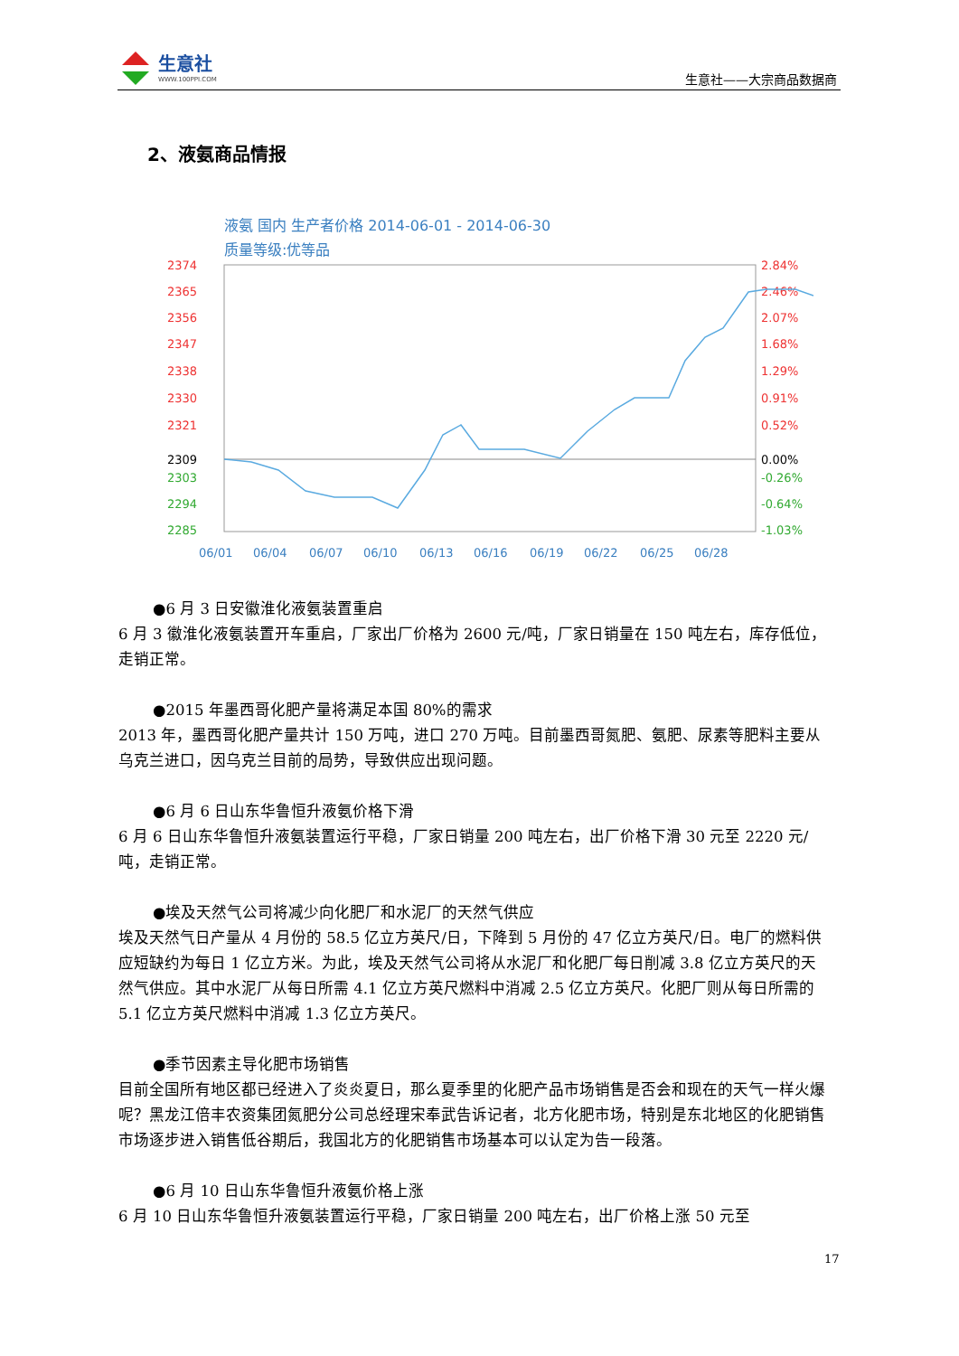生意社
WWW.100PPI.COM
生意社——大宗商品数据商
2、液氨商品情报
液氨 国内 生产者价格 2014-06-01 - 2014-06-30
质量等级:优等品
2374
2365
2356
2347
2338
2330
2321
2309
2303
2294
2285
2.84%
2.46%
2.07%
1.68%
1.29%
0.91%
0.52%
0.00%
-0.26%
-0.64%
-1.03%
06/01
06/04
06/07
06/10
06/13
06/16
06/19
06/22
06/25
06/28
●6 月 3 日安徽淮化液氨装置重启
6 月 3 徽淮化液氨装置开车重启，厂家出厂价格为 2600 元/吨，厂家日销量在 150 吨左右，库存低位，走销正常。
●2015 年墨西哥化肥产量将满足本国 80%的需求
2013 年，墨西哥化肥产量共计 150 万吨，进口 270 万吨。目前墨西哥氮肥、氨肥、尿素等肥料主要从乌克兰进口，因乌克兰目前的局势，导致供应出现问题。
●6 月 6 日山东华鲁恒升液氨价格下滑
6 月 6 日山东华鲁恒升液氨装置运行平稳，厂家日销量 200 吨左右，出厂价格下滑 30 元至 2220 元/吨，走销正常。
●埃及天然气公司将减少向化肥厂和水泥厂的天然气供应
埃及天然气日产量从 4 月份的 58.5 亿立方英尺/日，下降到 5 月份的 47 亿立方英尺/日。电厂的燃料供应短缺约为每日 1 亿立方米。为此，埃及天然气公司将从水泥厂和化肥厂每日削减 3.8 亿立方英尺的天然气供应。其中水泥厂从每日所需 4.1 亿立方英尺燃料中消减 2.5 亿立方英尺。化肥厂则从每日所需的 5.1 亿立方英尺燃料中消减 1.3 亿立方英尺。
●季节因素主导化肥市场销售
目前全国所有地区都已经进入了炎炎夏日，那么夏季里的化肥产品市场销售是否会和现在的天气一样火爆呢？黑龙江倍丰农资集团氮肥分公司总经理宋奉武告诉记者，北方化肥市场，特别是东北地区的化肥销售市场逐步进入销售低谷期后，我国北方的化肥销售市场基本可以认定为告一段落。
●6 月 10 日山东华鲁恒升液氨价格上涨
6 月 10 日山东华鲁恒升液氨装置运行平稳，厂家日销量 200 吨左右，出厂价格上涨 50 元至
17